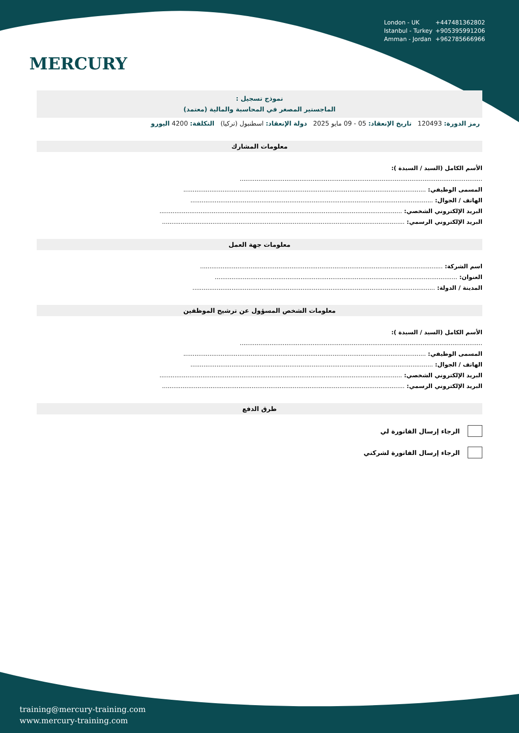MERCURY
London - UK +447481362802
Istanbul - Turkey +905395991206
Amman - Jordan +962785666966
نموذج تسجيل :
الماجستير المصغر في المحاسبة والمالية (معتمد)
رمز الدورة: 120493 تاريخ الإنعقاد: 05 - 09 مايو 2025 دولة الإنعقاد: اسطنبول (تركيا) التكلفة: 4200 اليورو
معلومات المشارك
الأسم الكامل (السيد / السيدة ):
..................................................................................................................................
المسمى الوظيفي: ..................................................................................................................................
الهاتف / الجوال: ..................................................................................................................................
البريد الإلكتروني الشخصي: ..................................................................................................................................
البريد الإلكتروني الرسمي: ..................................................................................................................................
معلومات جهة العمل
اسم الشركة: ..................................................................................................................................
العنوان: ..................................................................................................................................
المدينة / الدولة: ..................................................................................................................................
معلومات الشخص المسؤول عن ترشيح الموظفين
الأسم الكامل (السيد / السيدة ):
..................................................................................................................................
المسمى الوظيفي: ..................................................................................................................................
الهاتف / الجوال: ..................................................................................................................................
البريد الإلكتروني الشخصي: ..................................................................................................................................
البريد الإلكتروني الرسمي: ..................................................................................................................................
طرق الدفع
الرجاء إرسال الفاتورة لي
الرجاء إرسال الفاتورة لشركتي
training@mercury-training.com
www.mercury-training.com